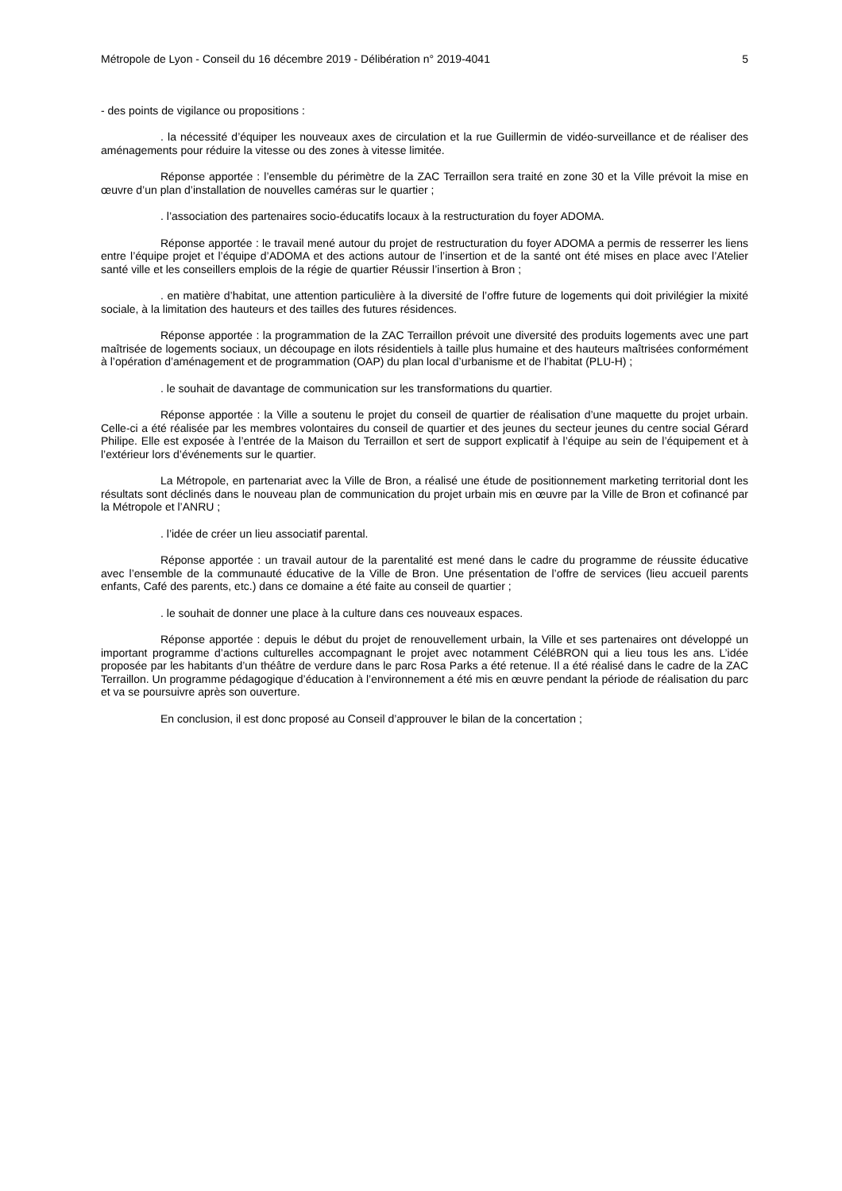Métropole de Lyon - Conseil du 16 décembre 2019 - Délibération n° 2019-4041 5
- des points de vigilance ou propositions :
. la nécessité d’équiper les nouveaux axes de circulation et la rue Guillermin de vidéo-surveillance et de réaliser des aménagements pour réduire la vitesse ou des zones à vitesse limitée.
Réponse apportée : l’ensemble du périmètre de la ZAC Terraillon sera traité en zone 30 et la Ville prévoit la mise en œuvre d’un plan d’installation de nouvelles caméras sur le quartier ;
. l’association des partenaires socio-éducatifs locaux à la restructuration du foyer ADOMA.
Réponse apportée : le travail mené autour du projet de restructuration du foyer ADOMA a permis de resserrer les liens entre l’équipe projet et l’équipe d’ADOMA et des actions autour de l’insertion et de la santé ont été mises en place avec l’Atelier santé ville et les conseillers emplois de la régie de quartier Réussir l’insertion à Bron ;
. en matière d’habitat, une attention particulière à la diversité de l’offre future de logements qui doit privilégier la mixité sociale, à la limitation des hauteurs et des tailles des futures résidences.
Réponse apportée : la programmation de la ZAC Terraillon prévoit une diversité des produits logements avec une part maîtrisée de logements sociaux, un découpage en ilots résidentiels à taille plus humaine et des hauteurs maîtrisées conformément à l’opération d’aménagement et de programmation (OAP) du plan local d’urbanisme et de l’habitat (PLU-H) ;
. le souhait de davantage de communication sur les transformations du quartier.
Réponse apportée : la Ville a soutenu le projet du conseil de quartier de réalisation d’une maquette du projet urbain. Celle-ci a été réalisée par les membres volontaires du conseil de quartier et des jeunes du secteur jeunes du centre social Gérard Philipe. Elle est exposée à l’entrée de la Maison du Terraillon et sert de support explicatif à l’équipe au sein de l’équipement et à l’extérieur lors d’événements sur le quartier.
La Métropole, en partenariat avec la Ville de Bron, a réalisé une étude de positionnement marketing territorial dont les résultats sont déclinés dans le nouveau plan de communication du projet urbain mis en œuvre par la Ville de Bron et cofinancé par la Métropole et l’ANRU ;
. l’idée de créer un lieu associatif parental.
Réponse apportée : un travail autour de la parentalité est mené dans le cadre du programme de réussite éducative avec l’ensemble de la communauté éducative de la Ville de Bron. Une présentation de l’offre de services (lieu accueil parents enfants, Café des parents, etc.) dans ce domaine a été faite au conseil de quartier ;
. le souhait de donner une place à la culture dans ces nouveaux espaces.
Réponse apportée : depuis le début du projet de renouvellement urbain, la Ville et ses partenaires ont développé un important programme d’actions culturelles accompagnant le projet avec notamment CéléBRON qui a lieu tous les ans. L’idée proposée par les habitants d’un théâtre de verdure dans le parc Rosa Parks a été retenue. Il a été réalisé dans le cadre de la ZAC Terraillon. Un programme pédagogique d’éducation à l’environnement a été mis en œuvre pendant la période de réalisation du parc et va se poursuivre après son ouverture.
En conclusion, il est donc proposé au Conseil d’approuver le bilan de la concertation ;